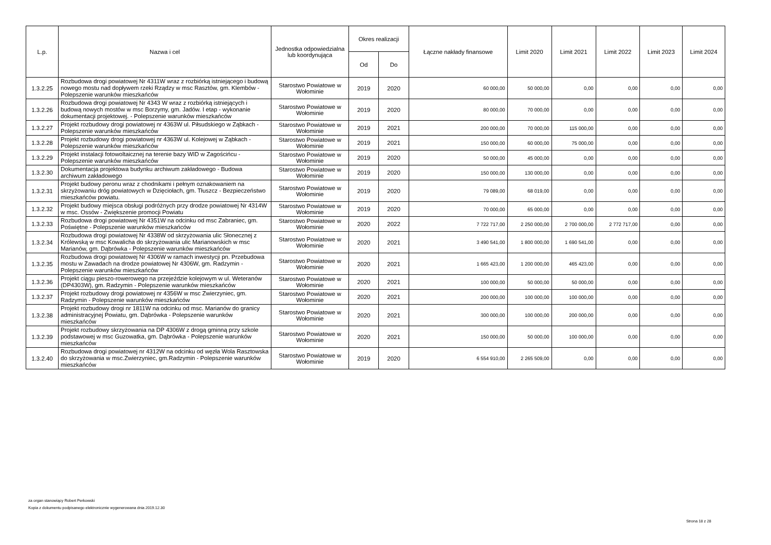| L.p. | Nazwa i cel | Jednostka odpowiedzialna lub koordynująca | Okres realizacji | | Łączne nakłady finansowe | Limit 2020 | Limit 2021 | Limit 2022 | Limit 2023 | Limit 2024 |
| --- | --- | --- | --- | --- | --- | --- | --- | --- | --- | --- |
| | | | Od | Do | | | | | | |
| 1.3.2.25 | Rozbudowa drogi powiatowej Nr 4311W wraz z rozbiórką istniejącego i budową nowego mostu nad dopływem rzeki Rządzy w msc Rasztów, gm. Klembów - Polepszenie warunków mieszkańców | Starostwo Powiatowe w Wołominie | 2019 | 2020 | 60 000,00 | 50 000,00 | 0,00 | 0,00 | 0,00 | 0,00 |
| 1.3.2.26 | Rozbudowa drogi powiatowej Nr 4343 W wraz z rozbiórką istniejących i budową nowych mostów w msc Borzymy, gm. Jadów. I etap - wykonanie dokumentacji projektowej. - Polepszenie warunków mieszkańców | Starostwo Powiatowe w Wołominie | 2019 | 2020 | 80 000,00 | 70 000,00 | 0,00 | 0,00 | 0,00 | 0,00 |
| 1.3.2.27 | Projekt rozbudowy drogi powiatowej nr 4363W ul. Piłsudskiego w Ząbkach - Polepszenie warunków mieszkańców | Starostwo Powiatowe w Wołominie | 2019 | 2021 | 200 000,00 | 70 000,00 | 115 000,00 | 0,00 | 0,00 | 0,00 |
| 1.3.2.28 | Projekt rozbudowy drogi powiatowej nr 4363W ul. Kolejowej w Ząbkach - Polepszenie warunków mieszkańców | Starostwo Powiatowe w Wołominie | 2019 | 2021 | 150 000,00 | 60 000,00 | 75 000,00 | 0,00 | 0,00 | 0,00 |
| 1.3.2.29 | Projekt instalacji fotowoltaicznej na terenie bazy WID w Zagościńcu - Polepszenie warunków mieszkańców | Starostwo Powiatowe w Wołominie | 2019 | 2020 | 50 000,00 | 45 000,00 | 0,00 | 0,00 | 0,00 | 0,00 |
| 1.3.2.30 | Dokumentacja projektowa budynku archiwum zakładowego - Budowa archiwum zakładowego | Starostwo Powiatowe w Wołominie | 2019 | 2020 | 150 000,00 | 130 000,00 | 0,00 | 0,00 | 0,00 | 0,00 |
| 1.3.2.31 | Projekt budowy peronu wraz z chodnikami i pełnym oznakowaniem na skrzyżowaniu dróg powiatowych w Dzięciołach, gm. Tłuszcz - Bezpieczeństwo mieszkańców powiatu. | Starostwo Powiatowe w Wołominie | 2019 | 2020 | 79 089,00 | 68 019,00 | 0,00 | 0,00 | 0,00 | 0,00 |
| 1.3.2.32 | Projekt budowy miejsca obsługi podróżnych przy drodze powiatowej Nr 4314W w msc. Ossów - Zwiększenie promocji Powiatu | Starostwo Powiatowe w Wołominie | 2019 | 2020 | 70 000,00 | 65 000,00 | 0,00 | 0,00 | 0,00 | 0,00 |
| 1.3.2.33 | Rozbudowa drogi powiatowej Nr 4351W na odcinku od msc Zabraniec, gm. Poświętne - Polepszenie warunków mieszkańców | Starostwo Powiatowe w Wołominie | 2020 | 2022 | 7 722 717,00 | 2 250 000,00 | 2 700 000,00 | 2 772 717,00 | 0,00 | 0,00 |
| 1.3.2.34 | Rozbudowa drogi powiatowej Nr 4338W od skrzyżowania ulic Słonecznej z Królewską w msc Kowalicha do skrzyżowania ulic Marianowskich w msc Marianów, gm. Dąbrówka - Polepszenie warunków mieszkańców | Starostwo Powiatowe w Wołominie | 2020 | 2021 | 3 490 541,00 | 1 800 000,00 | 1 690 541,00 | 0,00 | 0,00 | 0,00 |
| 1.3.2.35 | Rozbudowa drogi powiatowej Nr 4306W w ramach inwestycji pn. Przebudowa mostu w Zawadach na drodze powiatowej Nr 4306W, gm. Radzymin - Polepszenie warunków mieszkańców | Starostwo Powiatowe w Wołominie | 2020 | 2021 | 1 665 423,00 | 1 200 000,00 | 465 423,00 | 0,00 | 0,00 | 0,00 |
| 1.3.2.36 | Projekt ciągu pieszo-rowerowego na przejeździe kolejowym w ul. Weteranów (DP4303W), gm. Radzymin - Polepszenie warunków mieszkańców | Starostwo Powiatowe w Wołominie | 2020 | 2021 | 100 000,00 | 50 000,00 | 50 000,00 | 0,00 | 0,00 | 0,00 |
| 1.3.2.37 | Projekt rozbudowy drogi powiatowej nr 4356W w msc Zwierzyniec, gm. Radzymin - Polepszenie warunków mieszkańców | Starostwo Powiatowe w Wołominie | 2020 | 2021 | 200 000,00 | 100 000,00 | 100 000,00 | 0,00 | 0,00 | 0,00 |
| 1.3.2.38 | Projekt rozbudowy drogi nr 1811W na odcinku od msc. Marianów do granicy administracyjnej Powiatu, gm. Dąbrówka - Polepszenie warunków mieszkańców | Starostwo Powiatowe w Wołominie | 2020 | 2021 | 300 000,00 | 100 000,00 | 200 000,00 | 0,00 | 0,00 | 0,00 |
| 1.3.2.39 | Projekt rozbudowy skrzyżowania na DP 4306W z drogą gminną przy szkole podstawowej w msc Guzowatka, gm. Dąbrówka - Polepszenie warunków mieszkańców | Starostwo Powiatowe w Wołominie | 2020 | 2021 | 150 000,00 | 50 000,00 | 100 000,00 | 0,00 | 0,00 | 0,00 |
| 1.3.2.40 | Rozbudowa drogi powiatowej nr 4312W na odcinku od węzła Wola Rasztowska do skrzyżowania w msc.Zwierzyniec, gm.Radzymin - Polepszenie warunków mieszkańców | Starostwo Powiatowe w Wołominie | 2019 | 2020 | 6 554 910,00 | 2 265 509,00 | 0,00 | 0,00 | 0,00 | 0,00 |
za organ stanowiący Robert Perkowski
Kopia z dokumentu podpisanego elektronicznie wygenerowana dnia 2019.12.30
Strona 18 z 28